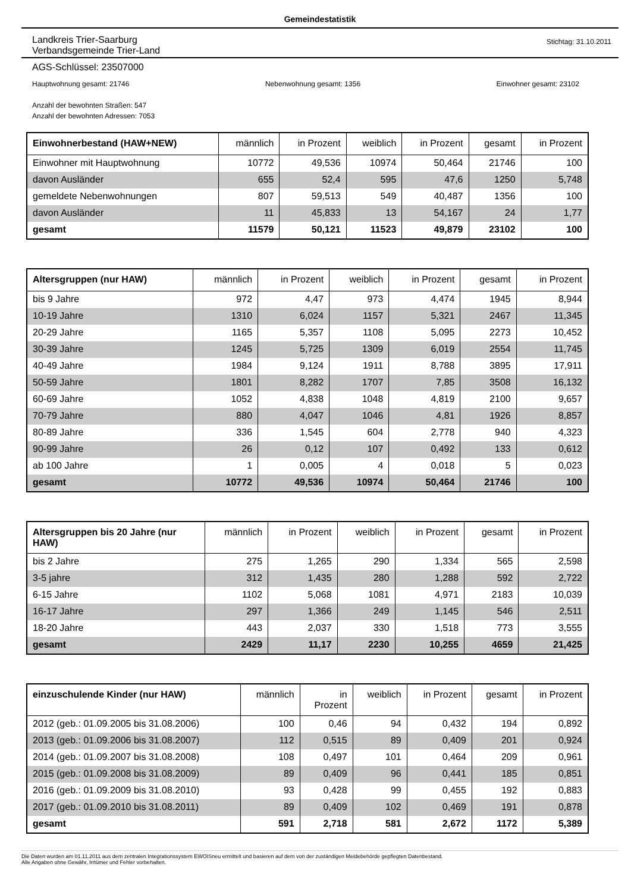Gemeindestatistik
Landkreis Trier-Saarburg
Verbandsgemeinde Trier-Land
Stichtag: 31.10.2011
AGS-Schlüssel: 23507000
Hauptwohnung gesamt: 21746 Nebenwohnung gesamt: 1356 Einwohner gesamt: 23102
Anzahl der bewohnten Straßen: 547
Anzahl der bewohnten Adressen: 7053
| Einwohnerbestand (HAW+NEW) | männlich | in Prozent | weiblich | in Prozent | gesamt | in Prozent |
| --- | --- | --- | --- | --- | --- | --- |
| Einwohner mit Hauptwohnung | 10772 | 49,536 | 10974 | 50,464 | 21746 | 100 |
| davon Ausländer | 655 | 52,4 | 595 | 47,6 | 1250 | 5,748 |
| gemeldete Nebenwohnungen | 807 | 59,513 | 549 | 40,487 | 1356 | 100 |
| davon Ausländer | 11 | 45,833 | 13 | 54,167 | 24 | 1,77 |
| gesamt | 11579 | 50,121 | 11523 | 49,879 | 23102 | 100 |
| Altersgruppen (nur HAW) | männlich | in Prozent | weiblich | in Prozent | gesamt | in Prozent |
| --- | --- | --- | --- | --- | --- | --- |
| bis 9 Jahre | 972 | 4,47 | 973 | 4,474 | 1945 | 8,944 |
| 10-19 Jahre | 1310 | 6,024 | 1157 | 5,321 | 2467 | 11,345 |
| 20-29 Jahre | 1165 | 5,357 | 1108 | 5,095 | 2273 | 10,452 |
| 30-39 Jahre | 1245 | 5,725 | 1309 | 6,019 | 2554 | 11,745 |
| 40-49 Jahre | 1984 | 9,124 | 1911 | 8,788 | 3895 | 17,911 |
| 50-59 Jahre | 1801 | 8,282 | 1707 | 7,85 | 3508 | 16,132 |
| 60-69 Jahre | 1052 | 4,838 | 1048 | 4,819 | 2100 | 9,657 |
| 70-79 Jahre | 880 | 4,047 | 1046 | 4,81 | 1926 | 8,857 |
| 80-89 Jahre | 336 | 1,545 | 604 | 2,778 | 940 | 4,323 |
| 90-99 Jahre | 26 | 0,12 | 107 | 0,492 | 133 | 0,612 |
| ab 100 Jahre | 1 | 0,005 | 4 | 0,018 | 5 | 0,023 |
| gesamt | 10772 | 49,536 | 10974 | 50,464 | 21746 | 100 |
| Altersgruppen bis 20 Jahre (nur HAW) | männlich | in Prozent | weiblich | in Prozent | gesamt | in Prozent |
| --- | --- | --- | --- | --- | --- | --- |
| bis 2 Jahre | 275 | 1,265 | 290 | 1,334 | 565 | 2,598 |
| 3-5 jahre | 312 | 1,435 | 280 | 1,288 | 592 | 2,722 |
| 6-15 Jahre | 1102 | 5,068 | 1081 | 4,971 | 2183 | 10,039 |
| 16-17 Jahre | 297 | 1,366 | 249 | 1,145 | 546 | 2,511 |
| 18-20 Jahre | 443 | 2,037 | 330 | 1,518 | 773 | 3,555 |
| gesamt | 2429 | 11,17 | 2230 | 10,255 | 4659 | 21,425 |
| einzuschulende Kinder (nur HAW) | männlich | in Prozent | weiblich | in Prozent | gesamt | in Prozent |
| --- | --- | --- | --- | --- | --- | --- |
| 2012 (geb.: 01.09.2005 bis 31.08.2006) | 100 | 0,46 | 94 | 0,432 | 194 | 0,892 |
| 2013 (geb.: 01.09.2006 bis 31.08.2007) | 112 | 0,515 | 89 | 0,409 | 201 | 0,924 |
| 2014 (geb.: 01.09.2007 bis 31.08.2008) | 108 | 0,497 | 101 | 0,464 | 209 | 0,961 |
| 2015 (geb.: 01.09.2008 bis 31.08.2009) | 89 | 0,409 | 96 | 0,441 | 185 | 0,851 |
| 2016 (geb.: 01.09.2009 bis 31.08.2010) | 93 | 0,428 | 99 | 0,455 | 192 | 0,883 |
| 2017 (geb.: 01.09.2010 bis 31.08.2011) | 89 | 0,409 | 102 | 0,469 | 191 | 0,878 |
| gesamt | 591 | 2,718 | 581 | 2,672 | 1172 | 5,389 |
Die Daten wurden am 01.11.2011 aus dem zentralen Integrationssystem EWOISneu ermittelt und basieren auf dem von der zuständigen Meldebehörde gepflegten Datenbestand.
Alle Angaben ohne Gewähr, Irrtümer und Fehler vorbehalten.